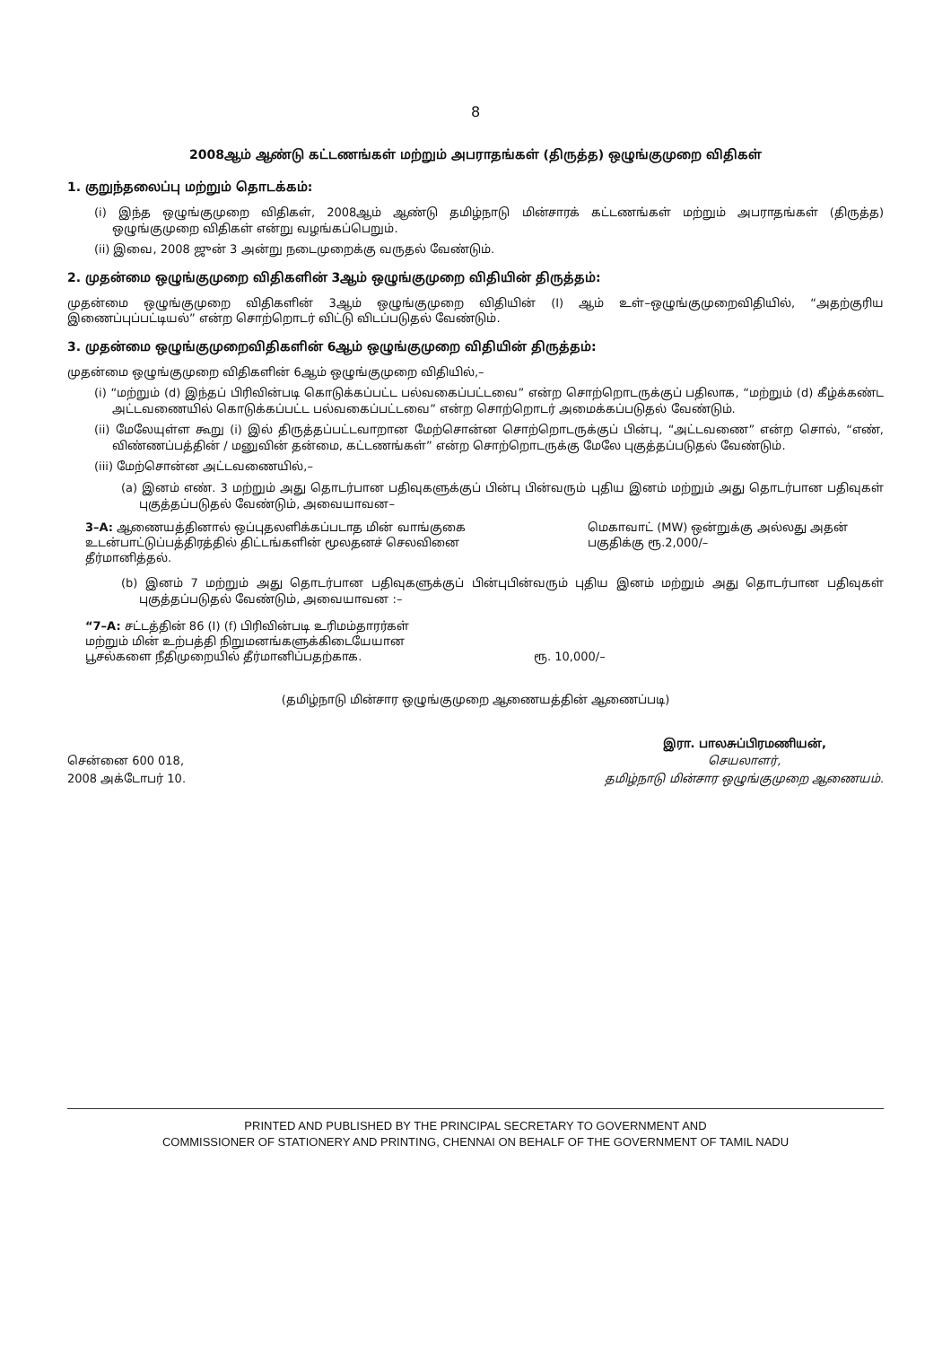8
2008ஆம் ஆண்டு கட்டணங்கள் மற்றும் அபராதங்கள் (திருத்த) ஒழுங்குமுறை விதிகள்
1. குறுந்தலைப்பு மற்றும் தொடக்கம்:
(i) இந்த ஒழுங்குமுறை விதிகள், 2008ஆம் ஆண்டு தமிழ்நாடு மின்சாரக் கட்டணங்கள் மற்றும் அபராதங்கள் (திருத்த) ஒழுங்குமுறை விதிகள் என்று வழங்கப்பெறும்.
(ii) இவை, 2008 ஜுன் 3 அன்று நடைமுறைக்கு வருதல் வேண்டும்.
2. முதன்மை ஒழுங்குமுறை விதிகளின் 3ஆம் ஒழுங்குமுறை விதியின் திருத்தம்:
முதன்மை ஒழுங்குமுறை விதிகளின் 3ஆம் ஒழுங்குமுறை விதியின் (I) ஆம் உள்–ஒழுங்குமுறைவிதியில், “அதற்குரிய இணைப்புப்பட்டியல்” என்ற சொற்றொடர் விட்டு விடப்படுதல் வேண்டும்.
3. முதன்மை ஒழுங்குமுறைவிதிகளின் 6ஆம் ஒழுங்குமுறை விதியின் திருத்தம்:
முதன்மை ஒழுங்குமுறை விதிகளின் 6ஆம் ஒழுங்குமுறை விதியில்,–
(i) “மற்றும் (d) இந்தப் பிரிவின்படி கொடுக்கப்பட்ட பல்வகைப்பட்டவை” என்ற சொற்றொடருக்குப் பதிலாக, “மற்றும் (d) கீழ்க்கண்ட அட்டவணையில் கொடுக்கப்பட்ட பல்வகைப்பட்டவை” என்ற சொற்றொடர் அமைக்கப்படுதல் வேண்டும்.
(ii) மேலேயுள்ள கூறு (i) இல் திருத்தப்பட்டவாறான மேற்சொன்ன சொற்றொடருக்குப் பின்பு, “அட்டவணை” என்ற சொல், “எண், விண்ணப்பத்தின் / மனுவின் தன்மை, கட்டணங்கள்” என்ற சொற்றொடருக்கு மேலே புகுத்தப்படுதல் வேண்டும்.
(iii) மேற்சொன்ன அட்டவணையில்,–
(a) இனம் எண். 3 மற்றும் அது தொடர்பான பதிவுகளுக்குப் பின்பு பின்வரும் புதிய இனம் மற்றும் அது தொடர்பான பதிவுகள் புகுத்தப்படுதல் வேண்டும், அவையாவன–
3–A: ஆணையத்தினால் ஒப்புதலளிக்கப்படாத மின் வாங்குகை உடன்பாட்டுப்பத்திரத்தில் திட்டங்களின் மூலதனச் செலவினை தீர்மானித்தல்.
மெகாவாட் (MW) ஒன்றுக்கு அல்லது அதன் பகுதிக்கு ரூ.2,000/–
(b) இனம் 7 மற்றும் அது தொடர்பான பதிவுகளுக்குப் பின்புபின்வரும் புதிய இனம் மற்றும் அது தொடர்பான பதிவுகள் புகுத்தப்படுதல் வேண்டும், அவையாவன :–
“7–A: சட்டத்தின் 86 (I) (f) பிரிவின்படி உரிமம்தாரர்கள் மற்றும் மின் உற்பத்தி நிறுமனங்களுக்கிடையேயான பூசல்களை நீதிமுறையில் தீர்மானிப்பதற்காக.
ரூ. 10,000/–
(தமிழ்நாடு மின்சார ஒழுங்குமுறை ஆணையத்தின் ஆணைப்படி)
சென்னை 600 018,
2008 அக்டோபர் 10.
இரா. பாலசுப்பிரமணியன்,
செயலாளர்,
தமிழ்நாடு மின்சார ஒழுங்குமுறை ஆணையம்.
PRINTED AND PUBLISHED BY THE PRINCIPAL SECRETARY TO GOVERNMENT AND
COMMISSIONER OF STATIONERY AND PRINTING, CHENNAI ON BEHALF OF THE GOVERNMENT OF TAMIL NADU